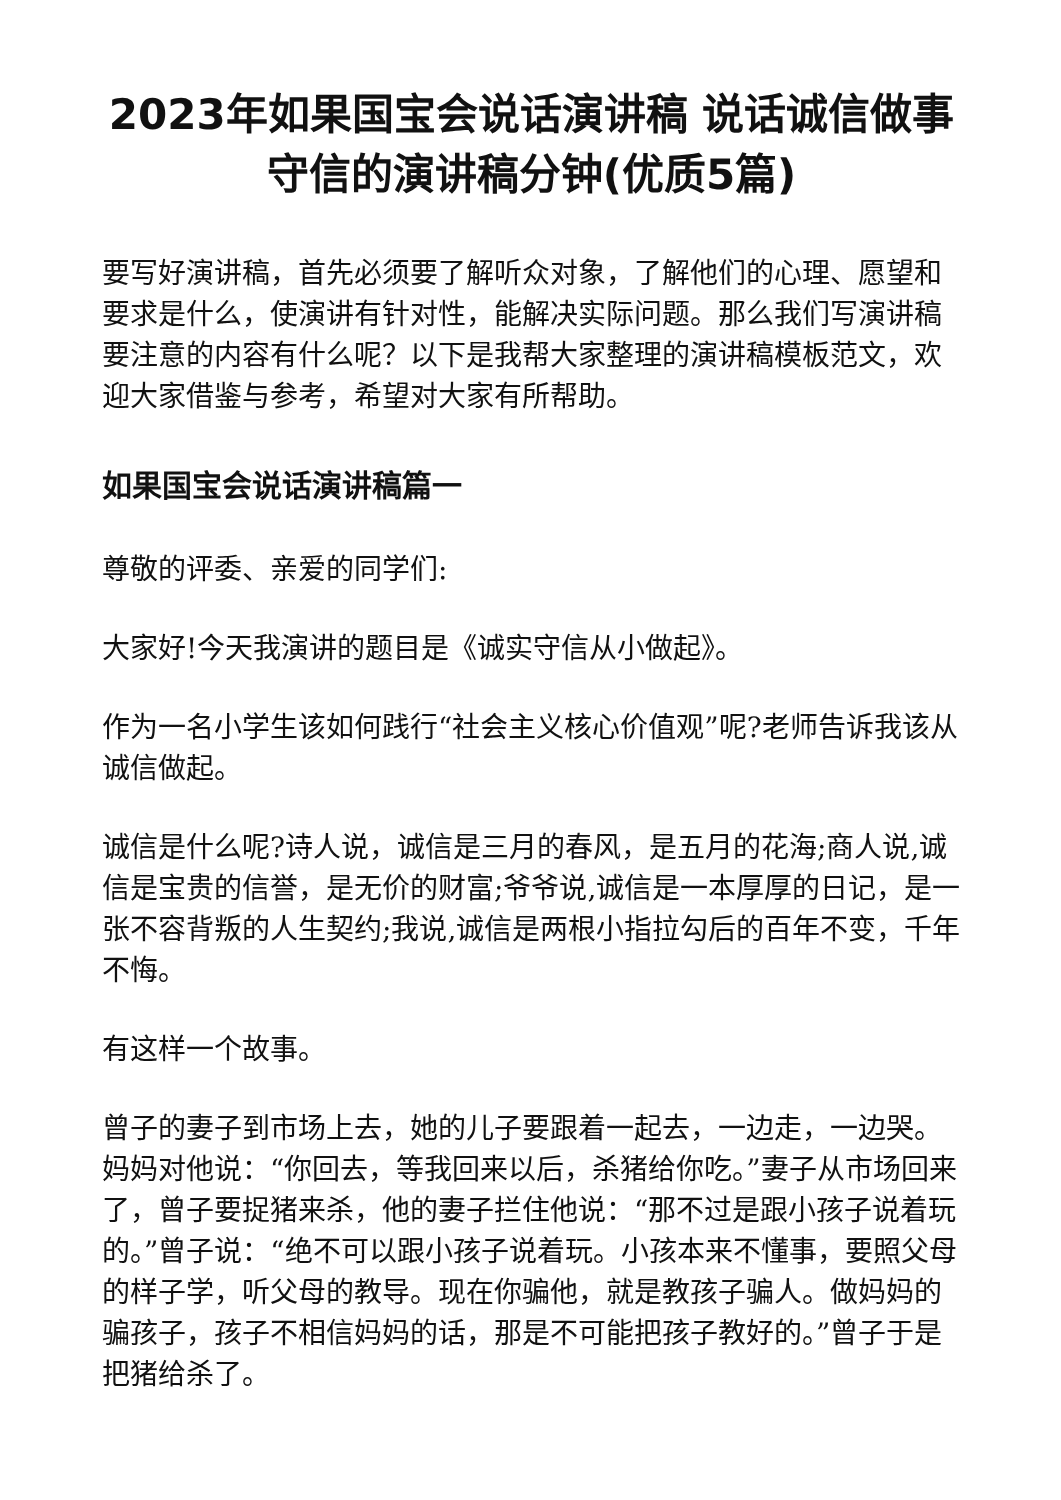2023年如果国宝会说话演讲稿 说话诚信做事守信的演讲稿分钟(优质5篇)
要写好演讲稿，首先必须要了解听众对象，了解他们的心理、愿望和要求是什么，使演讲有针对性，能解决实际问题。那么我们写演讲稿要注意的内容有什么呢？以下是我帮大家整理的演讲稿模板范文，欢迎大家借鉴与参考，希望对大家有所帮助。
如果国宝会说话演讲稿篇一
尊敬的评委、亲爱的同学们:
大家好!今天我演讲的题目是《诚实守信从小做起》。
作为一名小学生该如何践行“社会主义核心价值观”呢?老师告诉我该从诚信做起。
诚信是什么呢?诗人说，诚信是三月的春风，是五月的花海;商人说,诚信是宝贵的信誉，是无价的财富;爷爷说,诚信是一本厚厚的日记，是一张不容背叛的人生契约;我说,诚信是两根小指拉勾后的百年不变，千年不悔。
有这样一个故事。
曾子的妻子到市场上去，她的儿子要跟着一起去，一边走，一边哭。妈妈对他说：“你回去，等我回来以后，杀猪给你吃。”妻子从市场回来了，曾子要捉猪来杀，他的妻子拦住他说：“那不过是跟小孩子说着玩的。”曾子说：“绝不可以跟小孩子说着玩。小孩本来不懂事，要照父母的样子学，听父母的教导。现在你骗他，就是教孩子骗人。做妈妈的骗孩子，孩子不相信妈妈的话，那是不可能把孩子教好的。”曾子于是把猪给杀了。